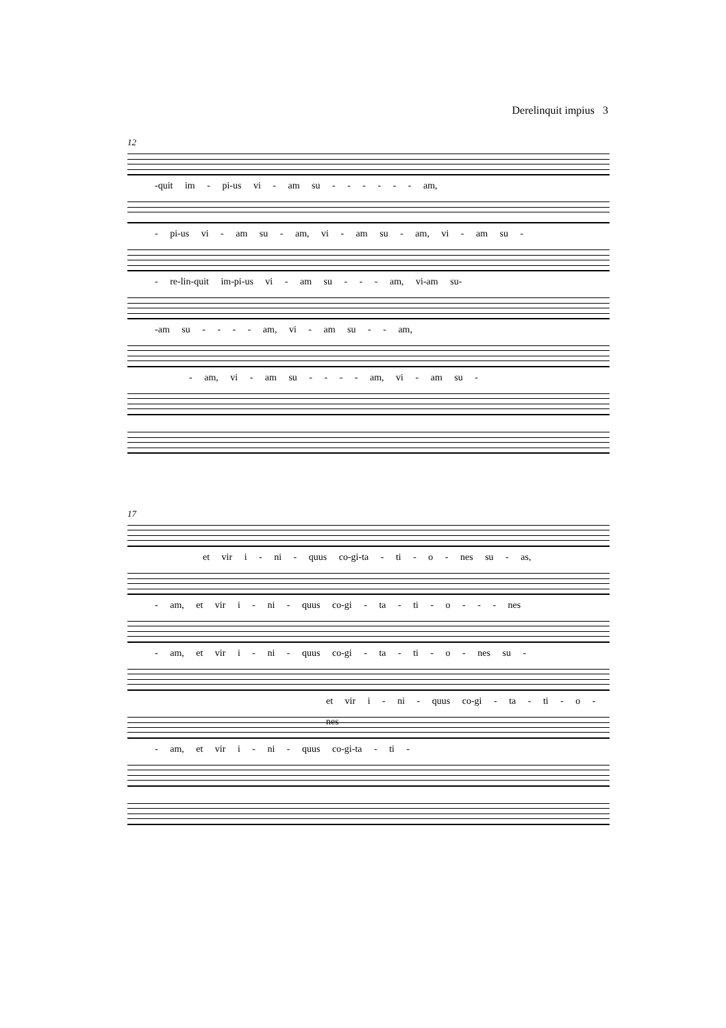Derelinquit impius 3
12
-quit im - pi-us vi - am su - - - - - - am,
- pi-us vi - am su - am, vi - am su - am, vi - am su -
- re-lin-quit im-pi-us vi - am su - - - am, vi-am su-
-am su - - - - am, vi - am su - - am,
- am, vi - am su - - - - am, vi - am su -
17
et vir i - ni - quus co-gi-ta - ti - o - nes su - as,
- am, et vir i - ni - quus co-gi - ta - ti - o - - - nes
- am, et vir i - ni - quus co-gi - ta - ti - o - nes su -
et vir i - ni - quus co-gi - ta - ti - o - nes
- am, et vir i - ni - quus co-gi-ta - ti -